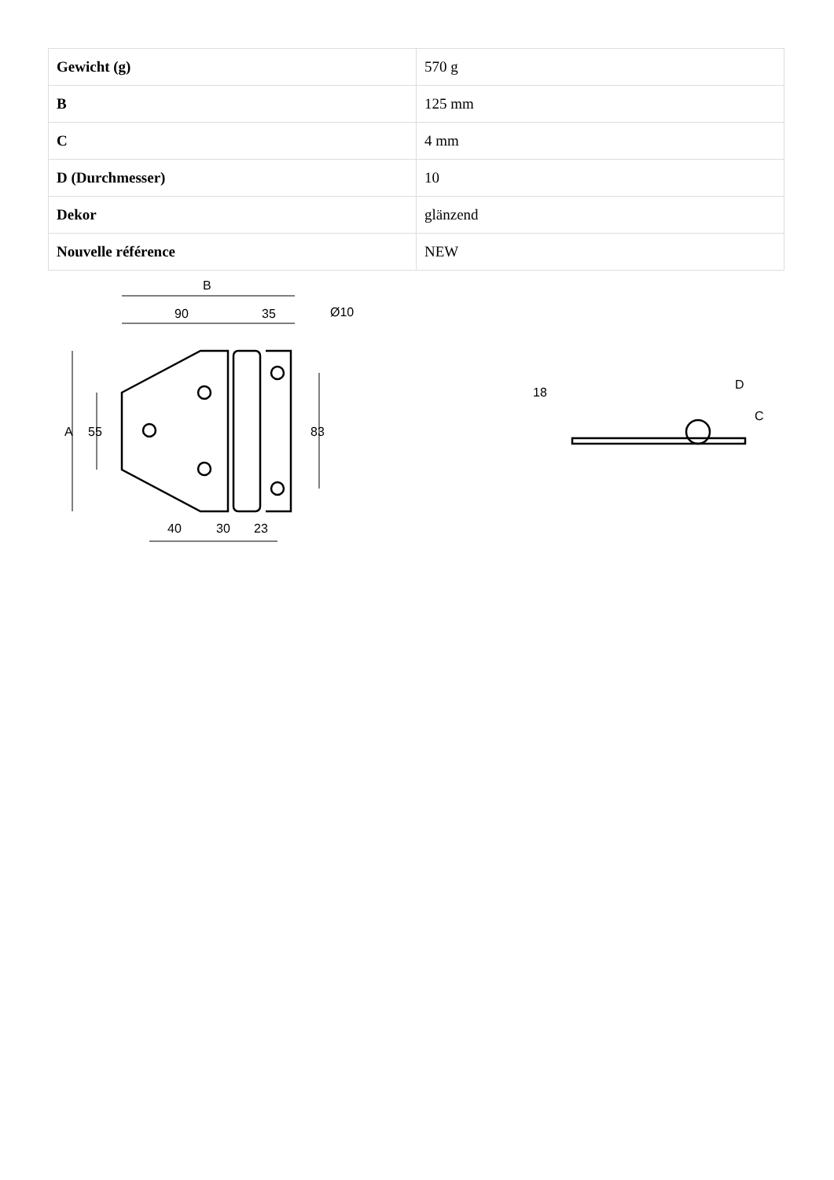| Gewicht (g) | 570 g |
| B | 125 mm |
| C | 4 mm |
| D (Durchmesser) | 10 |
| Dekor | glänzend |
| Nouvelle référence | NEW |
B
90
35
Ø10
A
55
83
40
30
23
18
D
C